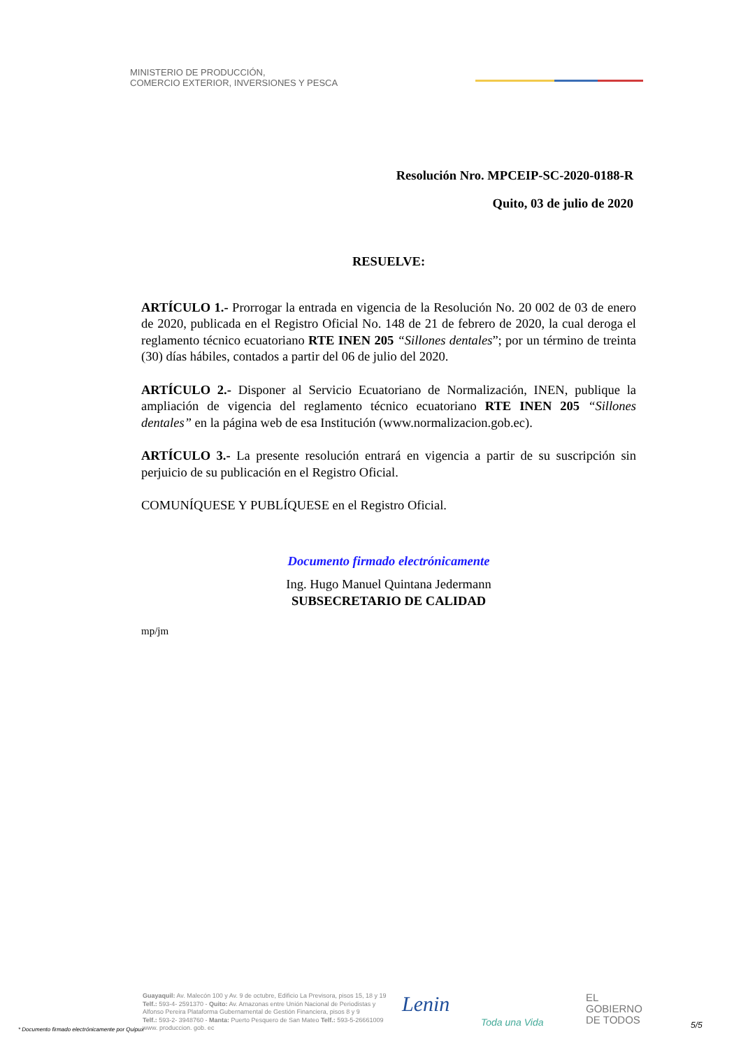MINISTERIO DE PRODUCCIÓN,
COMERCIO EXTERIOR, INVERSIONES Y PESCA
Resolución Nro. MPCEIP-SC-2020-0188-R
Quito, 03 de julio de 2020
RESUELVE:
ARTÍCULO 1.- Prorrogar la entrada en vigencia de la Resolución No. 20 002 de 03 de enero de 2020, publicada en el Registro Oficial No. 148 de 21 de febrero de 2020, la cual deroga el reglamento técnico ecuatoriano RTE INEN 205 “Sillones dentales”; por un término de treinta (30) días hábiles, contados a partir del 06 de julio del 2020.
ARTÍCULO 2.- Disponer al Servicio Ecuatoriano de Normalización, INEN, publique la ampliación de vigencia del reglamento técnico ecuatoriano RTE INEN 205 “Sillones dentales” en la página web de esa Institución (www.normalizacion.gob.ec).
ARTÍCULO 3.- La presente resolución entrará en vigencia a partir de su suscripción sin perjuicio de su publicación en el Registro Oficial.
COMUNÍQUESE Y PUBLÍQUESE en el Registro Oficial.
Documento firmado electrónicamente
Ing. Hugo Manuel Quintana Jedermann
SUBSECRETARIO DE CALIDAD
mp/jm
Guayaquil: Av. Malecón 100 y Av. 9 de octubre, Edificio La Previsora, pisos 15, 18 y 19
Telf.: 593-4- 2591370 - Quito: Av. Amazonas entre Unión Nacional de Periodistas y
Alfonso Pereira Plataforma Gubernamental de Gestión Financiera, pisos 8 y 9
Telf.: 593-2- 3948760 - Manta: Puerto Pesquero de San Mateo Telf.: 593-5-26661009
www. produccion. gob. ec
Lenin
Toda una Vida
EL
GOBIERNO
DE TODOS
* Documento firmado electrónicamente por Quipux
5/5